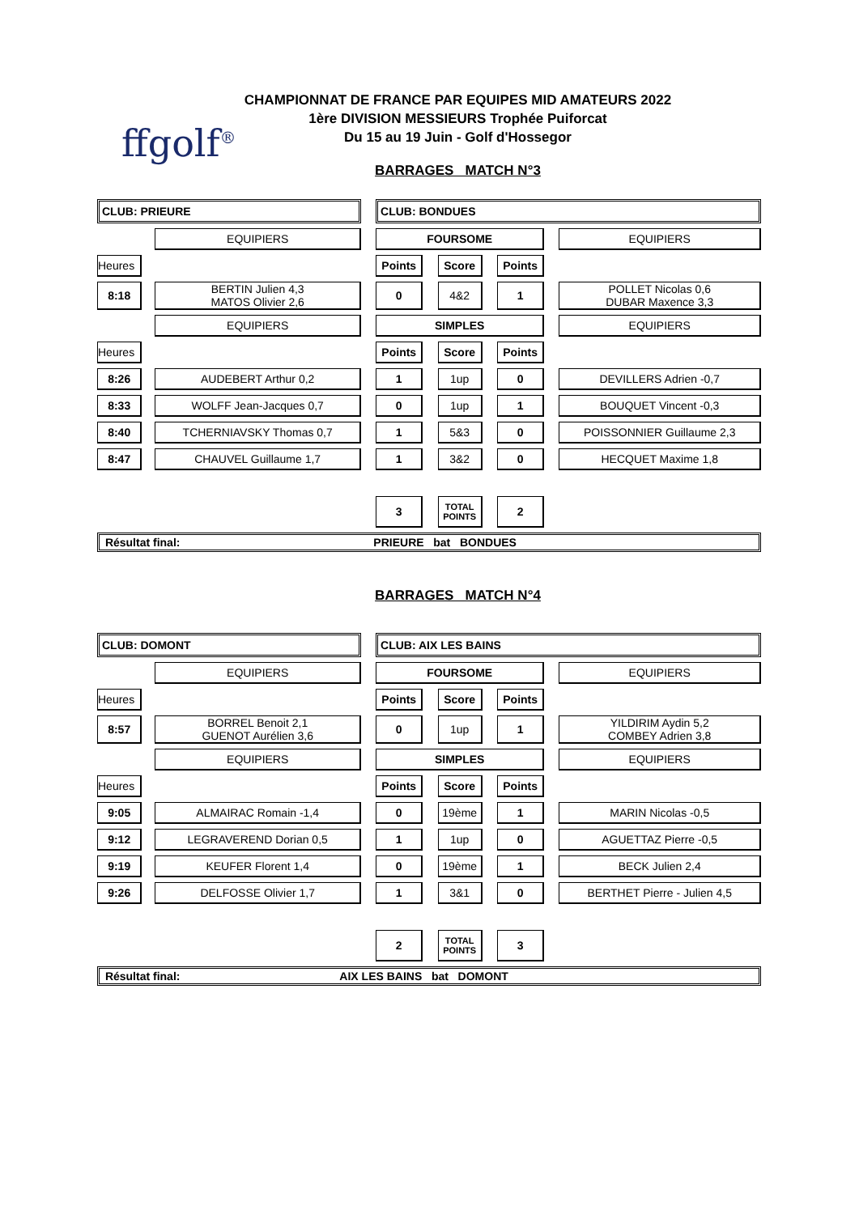ffgolf<sup>®</sup>
CHAMPIONNAT DE FRANCE PAR EQUIPES MID AMATEURS 2022
1ère DIVISION MESSIEURS Trophée Puiforcat
Du 15 au 19 Juin - Golf d'Hossegor
BARRAGES MATCH N°3
| CLUB: PRIEURE | | | | CLUB: BONDUES | | | | | | |
| | | EQUIPIERS | | FOURSOME | | | | | | EQUIPIERS |
| Heures | | | | Points | | Score | | Points | | |
| 8:18 | | BERTIN Julien 4,3 MATOS Olivier 2,6 | | 0 | | 4&2 | | 1 | | POLLET Nicolas 0,6 DUBAR Maxence 3,3 |
| | | EQUIPIERS | | SIMPLES | | | | | | EQUIPIERS |
| Heures | | | | Points | | Score | | Points | | |
| 8:26 | | AUDEBERT Arthur 0,2 | | 1 | | 1up | | 0 | | DEVILLERS Adrien -0,7 |
| 8:33 | | WOLFF Jean-Jacques 0,7 | | 0 | | 1up | | 1 | | BOUQUET Vincent -0,3 |
| 8:40 | | TCHERNIAVSKY Thomas 0,7 | | 1 | | 5&3 | | 0 | | POISSONNIER Guillaume 2,3 |
| 8:47 | | CHAUVEL Guillaume 1,7 | | 1 | | 3&2 | | 0 | | HECQUET Maxime 1,8 |
| | | | | 3 | | TOTAL POINTS | | 2 | | |
| Résultat final: PRIEURE bat BONDUES | | | | | | | | | | |
BARRAGES MATCH N°4
| CLUB: DOMONT | | | | CLUB: AIX LES BAINS | | | | | | |
| | | EQUIPIERS | | FOURSOME | | | | | | EQUIPIERS |
| Heures | | | | Points | | Score | | Points | | |
| 8:57 | | BORREL Benoit 2,1 GUENOT Aurélien 3,6 | | 0 | | 1up | | 1 | | YILDIRIM Aydin 5,2 COMBEY Adrien 3,8 |
| | | EQUIPIERS | | SIMPLES | | | | | | EQUIPIERS |
| Heures | | | | Points | | Score | | Points | | |
| 9:05 | | ALMAIRAC Romain -1,4 | | 0 | | 19ème | | 1 | | MARIN Nicolas -0,5 |
| 9:12 | | LEGRAVEREND Dorian 0,5 | | 1 | | 1up | | 0 | | AGUETTAZ Pierre -0,5 |
| 9:19 | | KEUFER Florent 1,4 | | 0 | | 19ème | | 1 | | BECK Julien 2,4 |
| 9:26 | | DELFOSSE Olivier 1,7 | | 1 | | 3&1 | | 0 | | BERTHET Pierre - Julien 4,5 |
| | | | | 2 | | TOTAL POINTS | | 3 | | |
| Résultat final: AIX LES BAINS bat DOMONT | | | | | | | | | | |